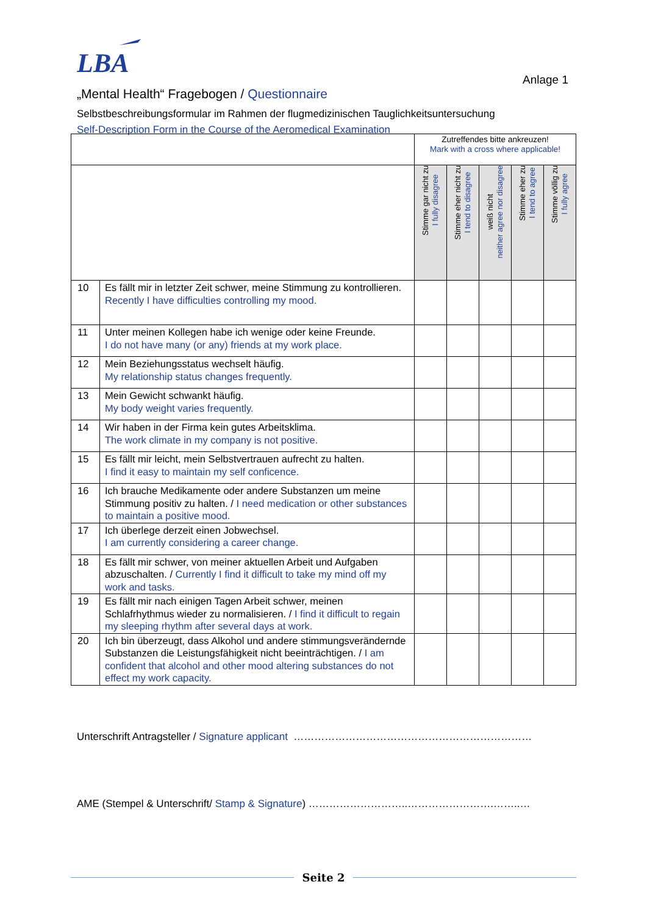LBA
Anlage 1
„Mental Health“ Fragebogen / Questionnaire
Selbstbeschreibungsformular im Rahmen der flugmedizinischen Tauglichkeitsuntersuchung
Self-Description Form in the Course of the Aeromedical Examination
| | | Zutreffendes bitte ankreuzen! Mark with a cross where applicable! | | | | |
| | | Stimme gar nicht zu I fully disagree | Stimme eher nicht zu I tend to disagree | weiß nicht neither agree nor disagree | Stimme eher zu I tend to agree | Stimme völlig zu I fully agree |
| 10 | Es fällt mir in letzter Zeit schwer, meine Stimmung zu kontrollieren. Recently I have difficulties controlling my mood. | | | | | |
| 11 | Unter meinen Kollegen habe ich wenige oder keine Freunde. I do not have many (or any) friends at my work place. | | | | | |
| 12 | Mein Beziehungsstatus wechselt häufig. My relationship status changes frequently. | | | | | |
| 13 | Mein Gewicht schwankt häufig. My body weight varies frequently. | | | | | |
| 14 | Wir haben in der Firma kein gutes Arbeitsklima. The work climate in my company is not positive. | | | | | |
| 15 | Es fällt mir leicht, mein Selbstvertrauen aufrecht zu halten. I find it easy to maintain my self conficence. | | | | | |
| 16 | Ich brauche Medikamente oder andere Substanzen um meine Stimmung positiv zu halten. / I need medication or other substances to maintain a positive mood. | | | | | |
| 17 | Ich überlege derzeit einen Jobwechsel. I am currently considering a career change. | | | | | |
| 18 | Es fällt mir schwer, von meiner aktuellen Arbeit und Aufgaben abzuschalten. / Currently I find it difficult to take my mind off my work and tasks. | | | | | |
| 19 | Es fällt mir nach einigen Tagen Arbeit schwer, meinen Schlafrhythmus wieder zu normalisieren. / I find it difficult to regain my sleeping rhythm after several days at work. | | | | | |
| 20 | Ich bin überzeugt, dass Alkohol und andere stimmungsverändernde Substanzen die Leistungsfähigkeit nicht beeinträchtigen. / I am confident that alcohol and other mood altering substances do not effect my work capacity. | | | | | |
Unterschrift Antragsteller / Signature applicant ……………………………………………………………
AME (Stempel & Unterschrift/ Stamp & Signature) ………………………..…………………….……..…
Seite 2